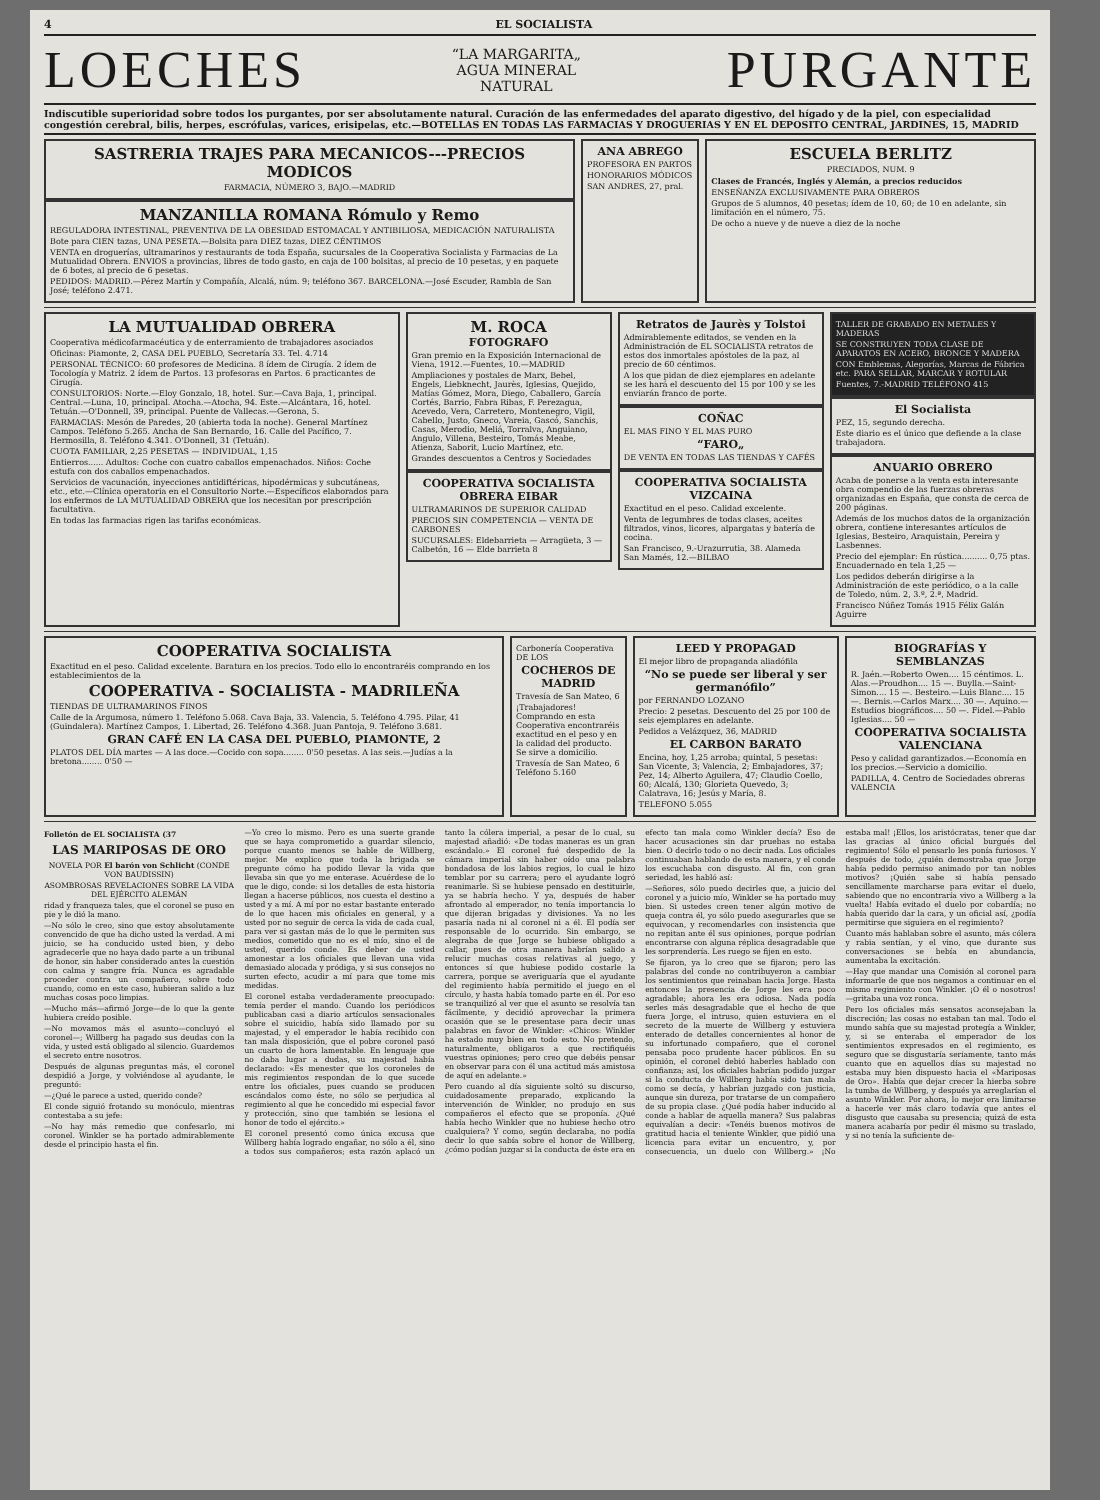4 EL SOCIALISTA
LOECHES “LA MARGARITA„
AGUA MINERAL
NATURAL PURGANTE
Indiscutible superioridad sobre todos los purgantes, por ser absolutamente natural. Curación de las enfermedades del aparato digestivo, del hígado y de la piel, con especialidad congestión cerebral, bilis, herpes, escrófulas, varices, erisipelas, etc.—BOTELLAS EN TODAS LAS FARMACIAS Y DROGUERIAS Y EN EL DEPOSITO CENTRAL, JARDINES, 15, MADRID
SASTRERIA TRAJES PARA MECANICOS---PRECIOS MODICOS
FARMACIA, NÚMERO 3, BAJO.—MADRID
MANZANILLA ROMANA Rómulo y Remo
REGULADORA INTESTINAL, PREVENTIVA DE LA OBESIDAD ESTOMACAL Y ANTIBILIOSA, MEDICACIÓN NATURALISTA
Bote para CIEN tazas, UNA PESETA.—Bolsita para DIEZ tazas, DIEZ CÉNTIMOS
VENTA en droguerías, ultramarinos y restaurants de toda España, sucursales de la Cooperativa Socialista y Farmacias de La Mutualidad Obrera. ENVIOS a provincias, libres de todo gasto, en caja de 100 bolsitas, al precio de 10 pesetas, y en paquete de 6 botes, al precio de 6 pesetas.
PEDIDOS: MADRID.—Pérez Martín y Compañía, Alcalá, núm. 9; teléfono 367. BARCELONA.—José Escuder, Rambla de San José; teléfono 2.471.
ANA ABREGO
PROFESORA EN PARTOS
HONORARIOS MÓDICOS
SAN ANDRES, 27, pral.
ESCUELA BERLITZ
PRECIADOS, NUM. 9
Clases de Francés, Inglés y Alemán, a precios reducidos
ENSEÑANZA EXCLUSIVAMENTE PARA OBREROS
Grupos de 5 alumnos, 40 pesetas; ídem de 10, 60; de 10 en adelante, sin limitación en el número, 75.
De ocho a nueve y de nueve a diez de la noche
LA MUTUALIDAD OBRERA
Cooperativa médicofarmacéutica y de enterramiento de trabajadores asociados
Oficinas: Piamonte, 2, CASA DEL PUEBLO, Secretaría 33. Tel. 4.714
PERSONAL TÉCNICO: 60 profesores de Medicina. 8 ídem de Cirugía. 2 ídem de Tocología y Matriz. 2 ídem de Partos. 13 profesoras en Partos. 6 practicantes de Cirugía.
CONSULTORIOS: Norte.—Eloy Gonzalo, 18, hotel. Sur.—Cava Baja, 1, principal. Central.—Luna, 10, principal. Atocha.—Atocha, 94. Este.—Alcántara, 16, hotel. Tetuán.—O'Donnell, 39, principal. Puente de Vallecas.—Gerona, 5.
FARMACIAS: Mesón de Paredes, 20 (abierta toda la noche). General Martínez Campos. Teléfono 5.265. Ancha de San Bernardo, 16. Calle del Pacífico, 7. Hermosilla, 8. Teléfono 4.341. O'Donnell, 31 (Tetuán).
CUOTA FAMILIAR, 2,25 PESETAS — INDIVIDUAL, 1,15
Entierros...... Adultos: Coche con cuatro caballos empenachados. Niños: Coche estufa con dos caballos empenachados.
Servicios de vacunación, inyecciones antidiftéricas, hipodérmicas y subcutáneas, etc., etc.—Clínica operatoria en el Consultorio Norte.—Específicos elaborados para los enfermos de LA MUTUALIDAD OBRERA que los necesitan por prescripción facultativa.
En todas las farmacias rigen las tarifas económicas.
M. ROCA
FOTOGRAFO
Gran premio en la Exposición Internacional de Viena, 1912.—Fuentes, 10.—MADRID
Ampliaciones y postales de Marx, Bebel, Engels, Liebknecht, Jaurès, Iglesias, Quejido, Matías Gómez, Mora, Diego, Caballero, García Cortés, Barrio, Fabra Ribas, F. Perezagua, Acevedo, Vera, Carretero, Montenegro, Vigil, Cabello, Justo, Gneco, Vareia, Gascó, Sanchis, Casas, Merodio, Meliá, Torralva, Anguiano, Angulo, Villena, Besteiro, Tomás Meabe, Atienza, Saborit, Lucio Martínez, etc.
Grandes descuentos a Centros y Sociedades
COOPERATIVA SOCIALISTA OBRERA EIBAR
ULTRAMARINOS DE SUPERIOR CALIDAD
PRECIOS SIN COMPETENCIA — VENTA DE CARBONES
SUCURSALES: Eldebarrieta — Arragüeta, 3 — Calbetón, 16 — Elde barrieta 8
Retratos de Jaurès y Tolstoi
Admirablemente editados, se venden en la Administración de EL SOCIALISTA retratos de estos dos inmortales apóstoles de la paz, al precio de 60 céntimos.
A los que pidan de diez ejemplares en adelante se les hará el descuento del 15 por 100 y se les enviarán franco de porte.
COÑAC
EL MAS FINO Y EL MAS PURO
“FARO„
DE VENTA EN TODAS LAS TIENDAS Y CAFÉS
COOPERATIVA SOCIALISTA VIZCAINA
Exactitud en el peso. Calidad excelente.
Venta de legumbres de todas clases, aceites filtrados, vinos, licores, alpargatas y batería de cocina.
San Francisco, 9.-Urazurrutia, 38. Alameda San Mamés, 12.—BILBAO
TALLER DE GRABADO EN METALES Y MADERAS
SE CONSTRUYEN TODA CLASE DE APARATOS EN ACERO, BRONCE Y MADERA
CON Emblemas, Alegorías, Marcas de Fábrica etc. PARA SELLAR, MARCAR Y ROTULAR
Fuentes, 7.-MADRID TELÉFONO 415
El Socialista
PEZ, 15, segundo derecha.
Este diario es el único que defiende a la clase trabajadora.
ANUARIO OBRERO
Acaba de ponerse a la venta esta interesante obra compendio de las fuerzas obreras organizadas en España, que consta de cerca de 200 páginas.
Además de los muchos datos de la organización obrera, contiene interesantes artículos de Iglesias, Besteiro, Araquistain, Pereira y Lasbennes.
Precio del ejemplar: En rústica.......... 0,75 ptas. Encuadernado en tela 1,25 —
Los pedidos deberán dirigirse a la Administración de este periódico, o a la calle de Toledo, núm. 2, 3.º, 2.ª, Madrid.
Francisco Núñez Tomás 1915 Félix Galán Aguirre
COOPERATIVA SOCIALISTA
Exactitud en el peso. Calidad excelente. Baratura en los precios. Todo ello lo encontraréis comprando en los establecimientos de la
COOPERATIVA - SOCIALISTA - MADRILEÑA
TIENDAS DE ULTRAMARINOS FINOS
Calle de la Argumosa, número 1. Teléfono 5.068. Cava Baja, 33. Valencia, 5. Teléfono 4.795. Pilar, 41 (Guindalera). Martínez Campos, 1. Libertad, 26. Teléfono 4.368. Juan Pantoja, 9. Teléfono 3.681.
GRAN CAFÉ EN LA CASA DEL PUEBLO, PIAMONTE, 2
PLATOS DEL DÍA martes — A las doce.—Cocido con sopa........ 0'50 pesetas. A las seis.—Judías a la bretona........ 0'50 —
Carbonería Cooperativa DE LOS
COCHEROS DE MADRID
Travesía de San Mateo, 6
¡Trabajadores! Comprando en esta Cooperativa encontraréis exactitud en el peso y en la calidad del producto. Se sirve a domicilio.
Travesía de San Mateo, 6 Teléfono 5.160
LEED Y PROPAGAD
El mejor libro de propaganda aliadófila
“No se puede ser liberal y ser germanófilo”
por FERNANDO LOZANO
Precio: 2 pesetas. Descuento del 25 por 100 de seis ejemplares en adelante.
Pedidos a Velázquez, 36, MADRID
EL CARBON BARATO
Encina, hoy, 1,25 arroba; quintal, 5 pesetas: San Vicente, 3; Valencia, 2; Embajadores, 37; Pez, 14; Alberto Aguilera, 47; Claudio Coello, 60; Alcalá, 130; Glorieta Quevedo, 3; Calatrava, 16; Jesús y María, 8.
TELEFONO 5.055
BIOGRAFÍAS Y SEMBLANZAS
R. Jaén.—Roberto Owen.... 15 céntimos. L. Alas.—Proudhon.... 15 —. Buylla.—Saint-Simon.... 15 —. Besteiro.—Luis Blanc.... 15 —. Bernis.—Carlos Marx.... 30 —. Aquino.—Estudios biográficos.... 50 —. Fidel.—Pablo Iglesias.... 50 —
COOPERATIVA SOCIALISTA VALENCIANA
Peso y calidad garantizados.—Economía en los precios.—Servicio a domicilio.
PADILLA, 4. Centro de Sociedades obreras VALENCIA
Folletón de EL SOCIALISTA (37
LAS MARIPOSAS DE ORO
NOVELA POR El barón von Schlicht (CONDE VON BAUDISSIN)
ASOMBROSAS REVELACIONES SOBRE LA VIDA DEL EJÉRCITO ALEMÁN
ridad y franqueza tales, que el coronel se puso en pie y le dió la mano.
—No sólo le creo, sino que estoy absolutamente convencido de que ha dicho usted la verdad. A mi juicio, se ha conducido usted bien, y debo agradecerle que no haya dado parte a un tribunal de honor, sin haber considerado antes la cuestión con calma y sangre fría. Nunca es agradable proceder contra un compañero, sobre todo cuando, como en este caso, hubieran salido a luz muchas cosas poco limpias.
—Mucho más—afirmó Jorge—de lo que la gente hubiera creído posible.
—No movamos más el asunto—concluyó el coronel—; Willberg ha pagado sus deudas con la vida, y usted está obligado al silencio. Guardemos el secreto entre nosotros.
Después de algunas preguntas más, el coronel despidió a Jorge, y volviéndose al ayudante, le preguntó:
—¿Qué le parece a usted, querido conde?
El conde siguió frotando su monóculo, mientras contestaba a su jefe:
—No hay más remedio que confesarlo, mi coronel. Winkler se ha portado admirablemente desde el principio hasta el fin.
—Yo creo lo mismo. Pero es una suerte grande que se haya comprometido a guardar silencio, porque cuanto menos se hable de Willberg, mejor. Me explico que toda la brigada se pregunte cómo ha podido llevar la vida que llevaba sin que yo me enterase. Acuérdese de lo que le digo, conde: si los detalles de esta historia llegan a hacerse públicos, nos cuesta el destino a usted y a mí. A mí por no estar bastante enterado de lo que hacen mis oficiales en general, y a usted por no seguir de cerca la vida de cada cual, para ver si gastan más de lo que le permiten sus medios, cometido que no es el mío, sino el de usted, querido conde. Es deber de usted amonestar a los oficiales que llevan una vida demasiado alocada y pródiga, y si sus consejos no surten efecto, acudir a mí para que tome mis medidas.
El coronel estaba verdaderamente preocupado: temía perder el mando. Cuando los periódicos publicaban casi a diario artículos sensacionales sobre el suicidio, había sido llamado por su majestad, y el emperador le había recibido con tan mala disposición, que el pobre coronel pasó un cuarto de hora lamentable. En lenguaje que no daba lugar a dudas, su majestad había declarado: «Es menester que los coroneles de mis regimientos respondan de lo que sucede entre los oficiales, pues cuando se producen escándalos como éste, no sólo se perjudica al regimiento al que he concedido mi especial favor y protección, sino que también se lesiona el honor de todo el ejército.»
El coronel presentó como única excusa que Willberg había logrado engañar, no sólo a él, sino a todos sus compañeros; esta razón aplacó un tanto la cólera imperial, a pesar de lo cual, su majestad añadió: «De todas maneras es un gran escándalo.» El coronel fué despedido de la cámara imperial sin haber oído una palabra bondadosa de los labios regios, lo cual le hizo temblar por su carrera; pero el ayudante logró reanimarle. Si se hubiese pensado en destituirle, ya se habría hecho. Y ya, después de haber afrontado al emperador, no tenía importancia lo que dijeran brigadas y divisiones. Ya no les pasaría nada ni al coronel ni a él. El podía ser responsable de lo ocurrido. Sin embargo, se alegraba de que Jorge se hubiese obligado a callar, pues de otra manera habrían salido a relucir muchas cosas relativas al juego, y entonces sí que hubiese podido costarle la carrera, porque se averiguaría que el ayudante del regimiento había permitido el juego en el círculo, y hasta había tomado parte en él. Por eso se tranquilizó al ver que el asunto se resolvía tan fácilmente, y decidió aprovechar la primera ocasión que se le presentase para decir unas palabras en favor de Winkler: «Chicos: Winkler ha estado muy bien en todo esto. No pretendo, naturalmente, obligaros a que rectifiquéis vuestras opiniones; pero creo que debéis pensar en observar para con él una actitud más amistosa de aquí en adelante.»
Pero cuando al día siguiente soltó su discurso, cuidadosamente preparado, explicando la intervención de Winkler, no produjo en sus compañeros el efecto que se proponía. ¿Qué había hecho Winkler que no hubiese hecho otro cualquiera? Y como, según declaraba, no podía decir lo que sabía sobre el honor de Willberg, ¿cómo podían juzgar si la conducta de éste era en efecto tan mala como Winkler decía? Eso de hacer acusaciones sin dar pruebas no estaba bien. O decirlo todo o no decir nada. Los oficiales continuaban hablando de esta manera, y el conde los escuchaba con disgusto. Al fin, con gran seriedad, les habló así:
—Señores, sólo puedo decirles que, a juicio del coronel y a juicio mío, Winkler se ha portado muy bien. Si ustedes creen tener algún motivo de queja contra él, yo sólo puedo asegurarles que se equivocan, y recomendarles con insistencia que no repitan ante él sus opiniones, porque podrían encontrarse con alguna réplica desagradable que les sorprendería. Les ruego se fijen en esto.
Se fijaron, ya lo creo que se fijaron; pero las palabras del conde no contribuyeron a cambiar los sentimientos que reinaban hacia Jorge. Hasta entonces la presencia de Jorge les era poco agradable; ahora les era odiosa. Nada podía serles más desagradable que el hecho de que fuera Jorge, el intruso, quien estuviera en el secreto de la muerte de Willberg y estuviera enterado de detalles concernientes al honor de su infortunado compañero, que el coronel pensaba poco prudente hacer públicos. En su opinión, el coronel debió haberles hablado con confianza; así, los oficiales habrían podido juzgar si la conducta de Willberg había sido tan mala como se decía, y habrían juzgado con justicia, aunque sin dureza, por tratarse de un compañero de su propia clase. ¿Qué podía haber inducido al conde a hablar de aquella manera? Sus palabras equivalían a decir: «Tenéis buenos motivos de gratitud hacia el teniente Winkler, que pidió una licencia para evitar un encuentro, y, por consecuencia, un duelo con Willberg.» ¡No estaba mal! ¡Ellos, los aristócratas, tener que dar las gracias al único oficial burgués del regimiento! Sólo el pensarlo les ponía furiosos. Y después de todo, ¿quién demostraba que Jorge había pedido permiso animado por tan nobles motivos? ¡Quién sabe si había pensado sencillamente marcharse para evitar el duelo, sabiendo que no encontraría vivo a Willberg a la vuelta! Había evitado el duelo por cobardía; no había querido dar la cara, y un oficial así, ¿podía permitirse que siguiera en el regimiento?
Cuanto más hablaban sobre el asunto, más cólera y rabia sentían, y el vino, que durante sus conversaciones se bebía en abundancia, aumentaba la excitación.
—Hay que mandar una Comisión al coronel para informarle de que nos negamos a continuar en el mismo regimiento con Winkler. ¡O él o nosotros!—gritaba una voz ronca.
Pero los oficiales más sensatos aconsejaban la discreción; las cosas no estaban tan mal. Todo el mundo sabía que su majestad protegía a Winkler, y, si se enteraba el emperador de los sentimientos expresados en el regimiento, es seguro que se disgustaría seriamente, tanto más cuanto que en aquellos días su majestad no estaba muy bien dispuesto hacia el «Mariposas de Oro». Había que dejar crecer la hierba sobre la tumba de Willberg, y después ya arreglarían el asunto Winkler. Por ahora, lo mejor era limitarse a hacerle ver más claro todavía que antes el disgusto que causaba su presencia; quizá de esta manera acabaría por pedir él mismo su traslado, y si no tenía la suficiente de-